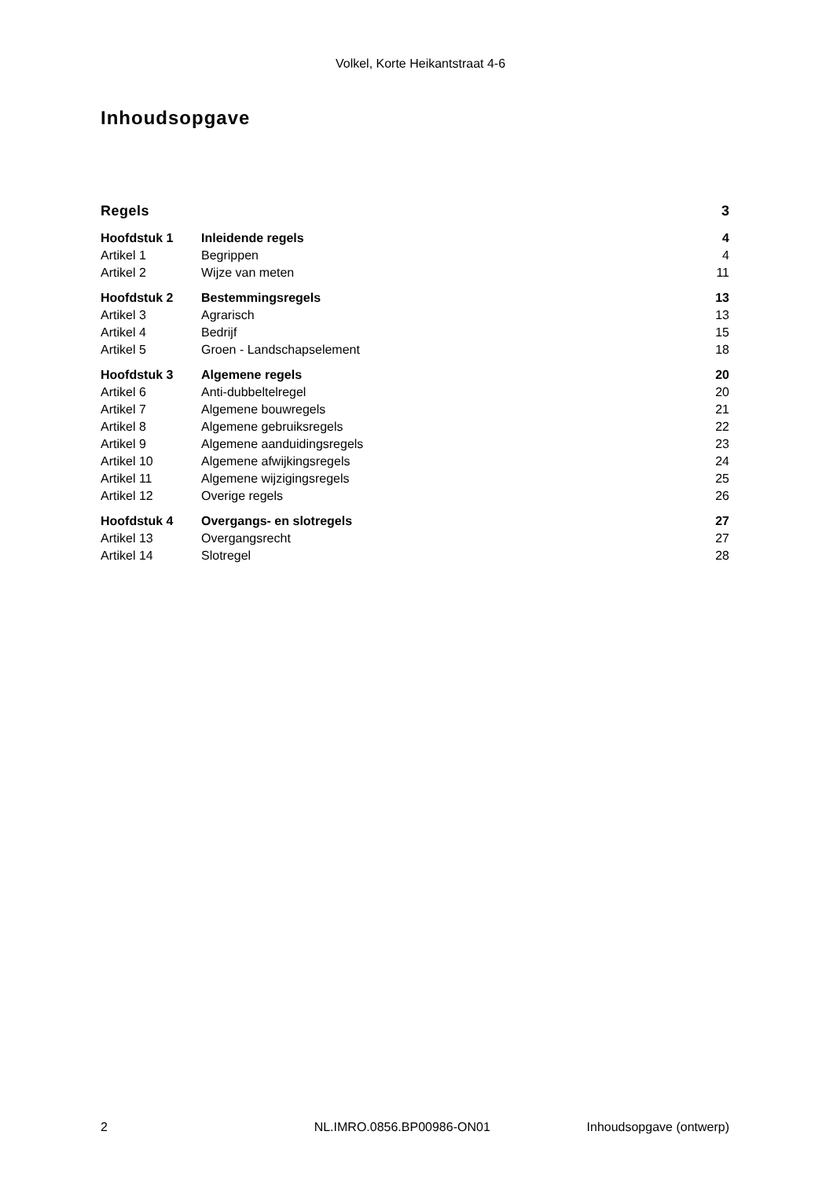Volkel, Korte Heikantstraat 4-6
Inhoudsopgave
| Regels | | 3 |
| Hoofdstuk 1 | Inleidende regels | 4 |
| Artikel 1 | Begrippen | 4 |
| Artikel 2 | Wijze van meten | 11 |
| Hoofdstuk 2 | Bestemmingsregels | 13 |
| Artikel 3 | Agrarisch | 13 |
| Artikel 4 | Bedrijf | 15 |
| Artikel 5 | Groen - Landschapselement | 18 |
| Hoofdstuk 3 | Algemene regels | 20 |
| Artikel 6 | Anti-dubbeltelregel | 20 |
| Artikel 7 | Algemene bouwregels | 21 |
| Artikel 8 | Algemene gebruiksregels | 22 |
| Artikel 9 | Algemene aanduidingsregels | 23 |
| Artikel 10 | Algemene afwijkingsregels | 24 |
| Artikel 11 | Algemene wijzigingsregels | 25 |
| Artikel 12 | Overige regels | 26 |
| Hoofdstuk 4 | Overgangs- en slotregels | 27 |
| Artikel 13 | Overgangsrecht | 27 |
| Artikel 14 | Slotregel | 28 |
2 NL.IMRO.0856.BP00986-ON01 Inhoudsopgave (ontwerp)